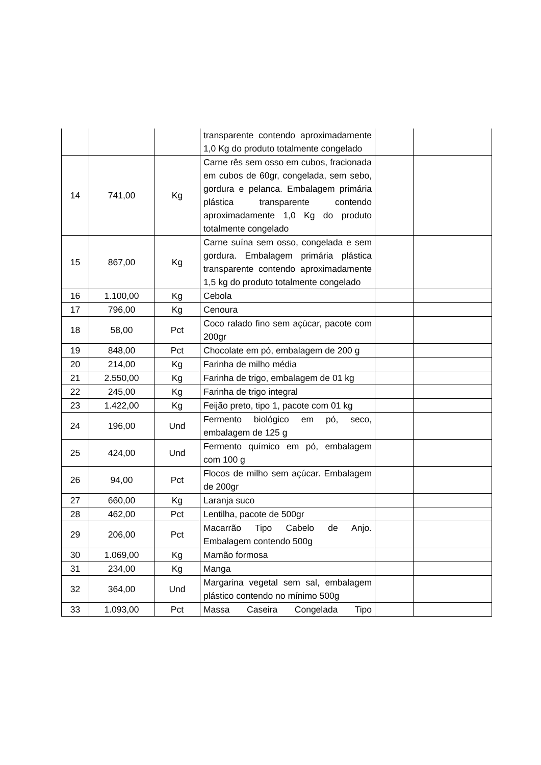| | | | transparente contendo aproximadamente 1,0 Kg do produto totalmente congelado | | |
| 14 | 741,00 | Kg | Carne rês sem osso em cubos, fracionada em cubos de 60gr, congelada, sem sebo, gordura e pelanca. Embalagem primária plástica transparente contendo aproximadamente 1,0 Kg do produto totalmente congelado | | |
| 15 | 867,00 | Kg | Carne suína sem osso, congelada e sem gordura. Embalagem primária plástica transparente contendo aproximadamente 1,5 kg do produto totalmente congelado | | |
| 16 | 1.100,00 | Kg | Cebola | | |
| 17 | 796,00 | Kg | Cenoura | | |
| 18 | 58,00 | Pct | Coco ralado fino sem açúcar, pacote com 200gr | | |
| 19 | 848,00 | Pct | Chocolate em pó, embalagem de 200 g | | |
| 20 | 214,00 | Kg | Farinha de milho média | | |
| 21 | 2.550,00 | Kg | Farinha de trigo, embalagem de 01 kg | | |
| 22 | 245,00 | Kg | Farinha de trigo integral | | |
| 23 | 1.422,00 | Kg | Feijão preto, tipo 1, pacote com 01 kg | | |
| 24 | 196,00 | Und | Fermento biológico em pó, seco, embalagem de 125 g | | |
| 25 | 424,00 | Und | Fermento químico em pó, embalagem com 100 g | | |
| 26 | 94,00 | Pct | Flocos de milho sem açúcar. Embalagem de 200gr | | |
| 27 | 660,00 | Kg | Laranja suco | | |
| 28 | 462,00 | Pct | Lentilha, pacote de 500gr | | |
| 29 | 206,00 | Pct | Macarrão Tipo Cabelo de Anjo. Embalagem contendo 500g | | |
| 30 | 1.069,00 | Kg | Mamão formosa | | |
| 31 | 234,00 | Kg | Manga | | |
| 32 | 364,00 | Und | Margarina vegetal sem sal, embalagem plástico contendo no mínimo 500g | | |
| 33 | 1.093,00 | Pct | Massa Caseira Congelada Tipo | | |